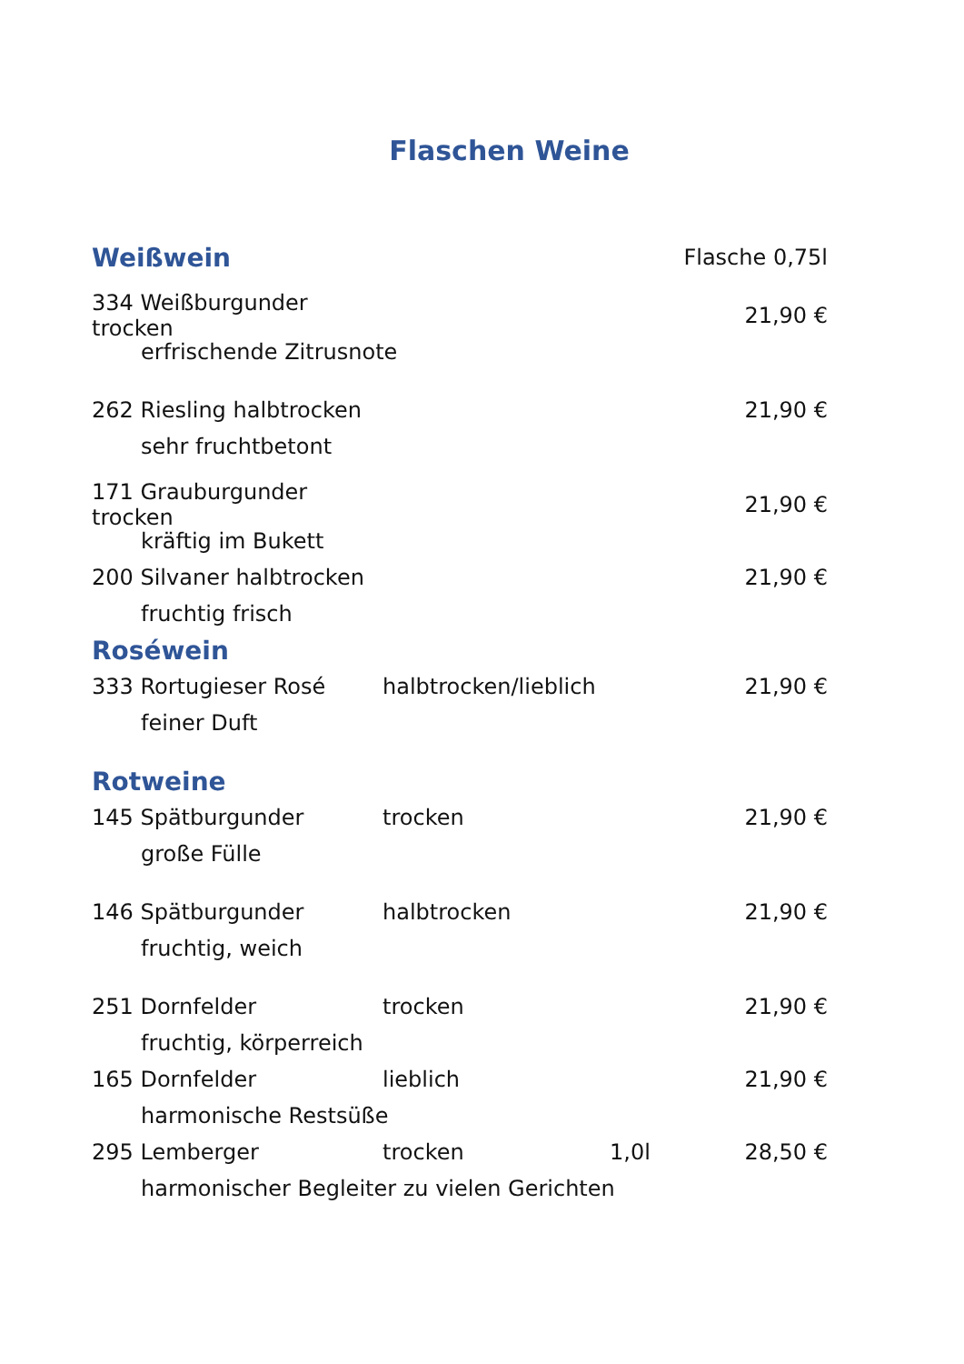Flaschen Weine
Weißwein
Flasche 0,75l
334 Weißburgunder trocken 21,90 €
erfrischende Zitrusnote
262 Riesling halbtrocken 21,90 €
sehr fruchtbetont
171 Grauburgunder trocken 21,90 €
kräftig im Bukett
200 Silvaner halbtrocken 21,90 €
fruchtig frisch
Roséwein
333 Rortugieser Rosé halbtrocken/lieblich 21,90 €
feiner Duft
Rotweine
145 Spätburgunder trocken 21,90 €
große Fülle
146 Spätburgunder halbtrocken 21,90 €
fruchtig, weich
251 Dornfelder trocken 21,90 €
fruchtig, körperreich
165 Dornfelder lieblich 21,90 €
harmonische Restsüße
295 Lemberger trocken 1,0l 28,50 €
harmonischer Begleiter zu vielen Gerichten